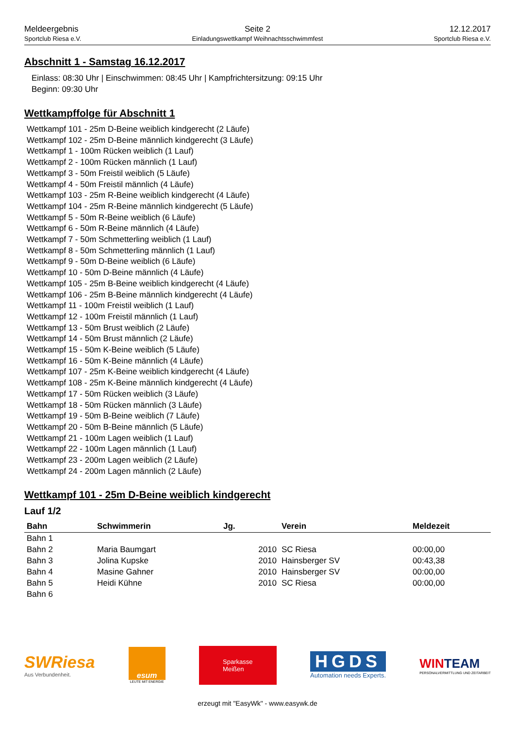Meldeergebnis
Sportclub Riesa e.V.
Seite 2
Einladungswettkampf Weihnachtsschwimmfest
12.12.2017
Sportclub Riesa e.V.
Abschnitt 1 - Samstag 16.12.2017
Einlass: 08:30 Uhr | Einschwimmen: 08:45 Uhr | Kampfrichtersitzung: 09:15 Uhr
Beginn: 09:30 Uhr
Wettkampffolge für Abschnitt 1
Wettkampf 101 - 25m D-Beine weiblich kindgerecht (2 Läufe)
Wettkampf 102 - 25m D-Beine männlich kindgerecht (3 Läufe)
Wettkampf 1 - 100m Rücken weiblich (1 Lauf)
Wettkampf 2 - 100m Rücken männlich (1 Lauf)
Wettkampf 3 - 50m Freistil weiblich (5 Läufe)
Wettkampf 4 - 50m Freistil männlich (4 Läufe)
Wettkampf 103 - 25m R-Beine weiblich kindgerecht (4 Läufe)
Wettkampf 104 - 25m R-Beine männlich kindgerecht (5 Läufe)
Wettkampf 5 - 50m R-Beine weiblich (6 Läufe)
Wettkampf 6 - 50m R-Beine männlich (4 Läufe)
Wettkampf 7 - 50m Schmetterling weiblich (1 Lauf)
Wettkampf 8 - 50m Schmetterling männlich (1 Lauf)
Wettkampf 9 - 50m D-Beine weiblich (6 Läufe)
Wettkampf 10 - 50m D-Beine männlich (4 Läufe)
Wettkampf 105 - 25m B-Beine weiblich kindgerecht (4 Läufe)
Wettkampf 106 - 25m B-Beine männlich kindgerecht (4 Läufe)
Wettkampf 11 - 100m Freistil weiblich (1 Lauf)
Wettkampf 12 - 100m Freistil männlich (1 Lauf)
Wettkampf 13 - 50m Brust weiblich (2 Läufe)
Wettkampf 14 - 50m Brust männlich (2 Läufe)
Wettkampf 15 - 50m K-Beine weiblich (5 Läufe)
Wettkampf 16 - 50m K-Beine männlich (4 Läufe)
Wettkampf 107 - 25m K-Beine weiblich kindgerecht (4 Läufe)
Wettkampf 108 - 25m K-Beine männlich kindgerecht (4 Läufe)
Wettkampf 17 - 50m Rücken weiblich (3 Läufe)
Wettkampf 18 - 50m Rücken männlich (3 Läufe)
Wettkampf 19 - 50m B-Beine weiblich (7 Läufe)
Wettkampf 20 - 50m B-Beine männlich (5 Läufe)
Wettkampf 21 - 100m Lagen weiblich (1 Lauf)
Wettkampf 22 - 100m Lagen männlich (1 Lauf)
Wettkampf 23 - 200m Lagen weiblich (2 Läufe)
Wettkampf 24 - 200m Lagen männlich (2 Läufe)
Wettkampf 101 - 25m D-Beine weiblich kindgerecht
Lauf 1/2
| Bahn | Schwimmerin | Jg. | Verein | Meldezeit |
| --- | --- | --- | --- | --- |
| Bahn 1 | | | | |
| Bahn 2 | Maria Baumgart | 2010 | SC Riesa | 00:00,00 |
| Bahn 3 | Jolina Kupske | 2010 | Hainsberger SV | 00:43,38 |
| Bahn 4 | Masine Gahner | 2010 | Hainsberger SV | 00:00,00 |
| Bahn 5 | Heidi Kühne | 2010 | SC Riesa | 00:00,00 |
| Bahn 6 | | | | |
SWRiesa
Aus Verbundenheit.
esum
LEUTE MIT ENERGIE
Sparkasse
Meißen
HGDS
Automation needs Experts.
WINTEAM
PERSONALVERMITTLUNG UND ZEITARBEIT
erzeugt mit "EasyWk" - www.easywk.de